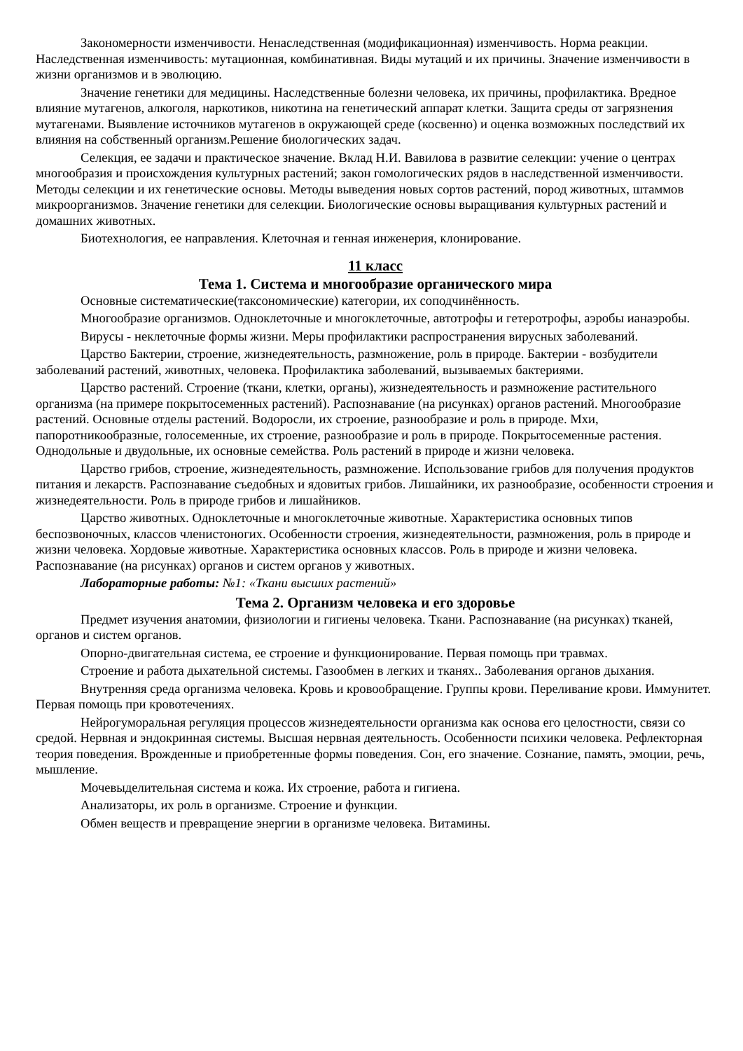Закономерности изменчивости. Ненаследственная (модификационная) изменчивость. Норма реакции. Наследственная изменчивость: мутационная, комбинативная. Виды мутаций и их причины. Значение изменчивости в жизни организмов и в эволюцию.
Значение генетики для медицины. Наследственные болезни человека, их причины, профилактика. Вредное влияние мутагенов, алкоголя, наркотиков, никотина на генетический аппарат клетки. Защита среды от загрязнения мутагенами. Выявление источников мутагенов в окружающей среде (косвенно) и оценка возможных последствий их влияния на собственный организм.Решение биологических задач.
Селекция, ее задачи и практическое значение. Вклад Н.И. Вавилова в развитие селекции: учение о центрах многообразия и происхождения культурных растений; закон гомологических рядов в наследственной изменчивости. Методы селекции и их генетические основы. Методы выведения новых сортов растений, пород животных, штаммов микроорганизмов. Значение генетики для селекции. Биологические основы выращивания культурных растений и домашних животных.
Биотехнология, ее направления. Клеточная и генная инженерия, клонирование.
11 класс
Тема 1. Система и многообразие органического мира
Основные систематические(таксономические) категории, их соподчинённость.
Многообразие организмов. Одноклеточные и многоклеточные, автотрофы и гетеротрофы, аэробы ианаэробы.
Вирусы - неклеточные формы жизни. Меры профилактики распространения вирусных заболеваний.
Царство Бактерии, строение, жизнедеятельность, размножение, роль в природе. Бактерии - возбудители заболеваний растений, животных, человека. Профилактика заболеваний, вызываемых бактериями.
Царство растений. Строение (ткани, клетки, органы), жизнедеятельность и размножение растительного организма (на примере покрытосеменных растений). Распознавание (на рисунках) органов растений. Многообразие растений. Основные отделы растений. Водоросли, их строение, разнообразие и роль в природе. Мхи, папоротникообразные, голосеменные, их строение, разнообразие и роль в природе. Покрытосеменные растения. Однодольные и двудольные, их основные семейства. Роль растений в природе и жизни человека.
Царство грибов, строение, жизнедеятельность, размножение. Использование грибов для получения продуктов питания и лекарств. Распознавание съедобных и ядовитых грибов. Лишайники, их разнообразие, особенности строения и жизнедеятельности. Роль в природе грибов и лишайников.
Царство животных. Одноклеточные и многоклеточные животные. Характеристика основных типов беспозвоночных, классов членистоногих. Особенности строения, жизнедеятельности, размножения, роль в природе и жизни человека. Хордовые животные. Характеристика основных классов. Роль в природе и жизни человека. Распознавание (на рисунках) органов и систем органов у животных.
Лабораторные работы: №1: «Ткани высших растений»
Тема 2. Организм человека и его здоровье
Предмет изучения анатомии, физиологии и гигиены человека. Ткани. Распознавание (на рисунках) тканей, органов и систем органов.
Опорно-двигательная система, ее строение и функционирование. Первая помощь при травмах.
Строение и работа дыхательной системы. Газообмен в легких и тканях.. Заболевания органов дыхания.
Внутренняя среда организма человека. Кровь и кровообращение. Группы крови. Переливание крови. Иммунитет. Первая помощь при кровотечениях.
Нейрогуморальная регуляция процессов жизнедеятельности организма как основа его целостности, связи со средой. Нервная и эндокринная системы. Высшая нервная деятельность. Особенности психики человека. Рефлекторная теория поведения. Врожденные и приобретенные формы поведения. Сон, его значение. Сознание, память, эмоции, речь, мышление.
Мочевыделительная система и кожа. Их строение, работа и гигиена.
Анализаторы, их роль в организме. Строение и функции.
Обмен веществ и превращение энергии в организме человека. Витамины.